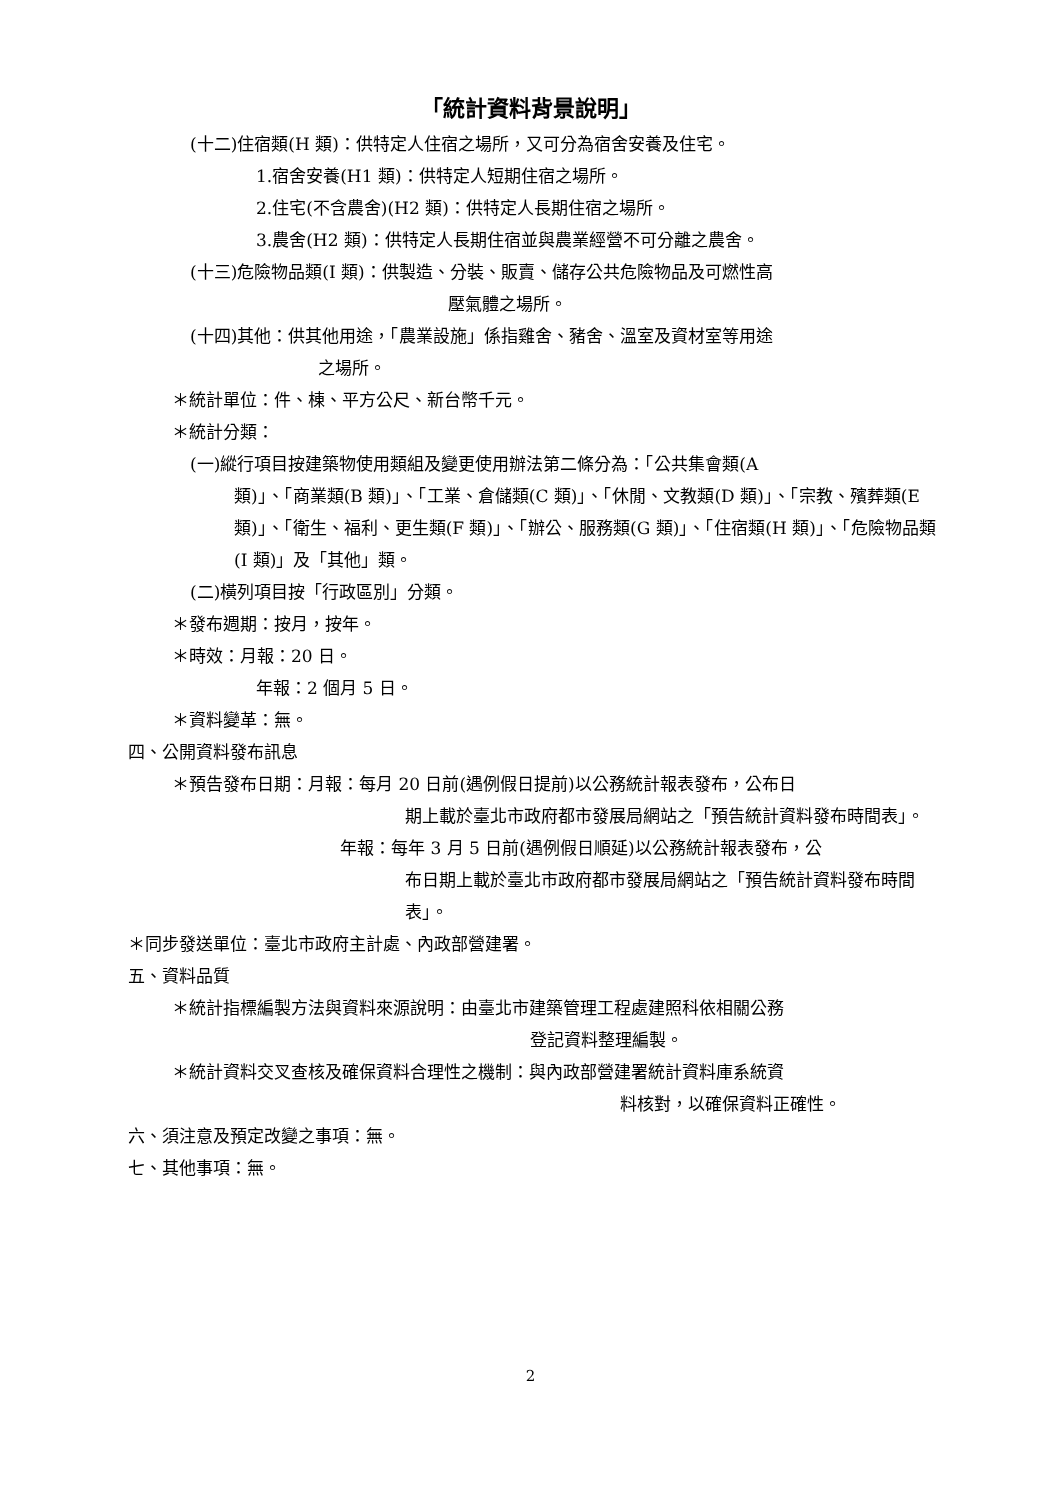「統計資料背景說明」
(十二)住宿類(H 類)：供特定人住宿之場所，又可分為宿舍安養及住宅。
1.宿舍安養(H1 類)：供特定人短期住宿之場所。
2.住宅(不含農舍)(H2 類)：供特定人長期住宿之場所。
3.農舍(H2 類)：供特定人長期住宿並與農業經營不可分離之農舍。
(十三)危險物品類(I 類)：供製造、分裝、販賣、儲存公共危險物品及可燃性高
壓氣體之場所。
(十四)其他：供其他用途，「農業設施」係指雞舍、豬舍、溫室及資材室等用途
之場所。
＊統計單位：件、棟、平方公尺、新台幣千元。
＊統計分類：
(一)縱行項目按建築物使用類組及變更使用辦法第二條分為：「公共集會類(A
類)」、「商業類(B 類)」、「工業、倉儲類(C 類)」、「休閒、文教類(D 類)」、「宗教、殯葬類(E 類)」、「衛生、福利、更生類(F 類)」、「辦公、服務類(G 類)」、「住宿類(H 類)」、「危險物品類(I 類)」及「其他」類。
(二)橫列項目按「行政區別」分類。
＊發布週期：按月，按年。
＊時效：月報：20 日。
年報：2 個月 5 日。
＊資料變革：無。
四、公開資料發布訊息
＊預告發布日期：月報：每月 20 日前(遇例假日提前)以公務統計報表發布，公布日
期上載於臺北市政府都市發展局網站之「預告統計資料發布時間表」。
年報：每年 3 月 5 日前(遇例假日順延)以公務統計報表發布，公
布日期上載於臺北市政府都市發展局網站之「預告統計資料發布時間表」。
＊同步發送單位：臺北市政府主計處、內政部營建署。
五、資料品質
＊統計指標編製方法與資料來源說明：由臺北市建築管理工程處建照科依相關公務
登記資料整理編製。
＊統計資料交叉查核及確保資料合理性之機制：與內政部營建署統計資料庫系統資
料核對，以確保資料正確性。
六、須注意及預定改變之事項：無。
七、其他事項：無。
2